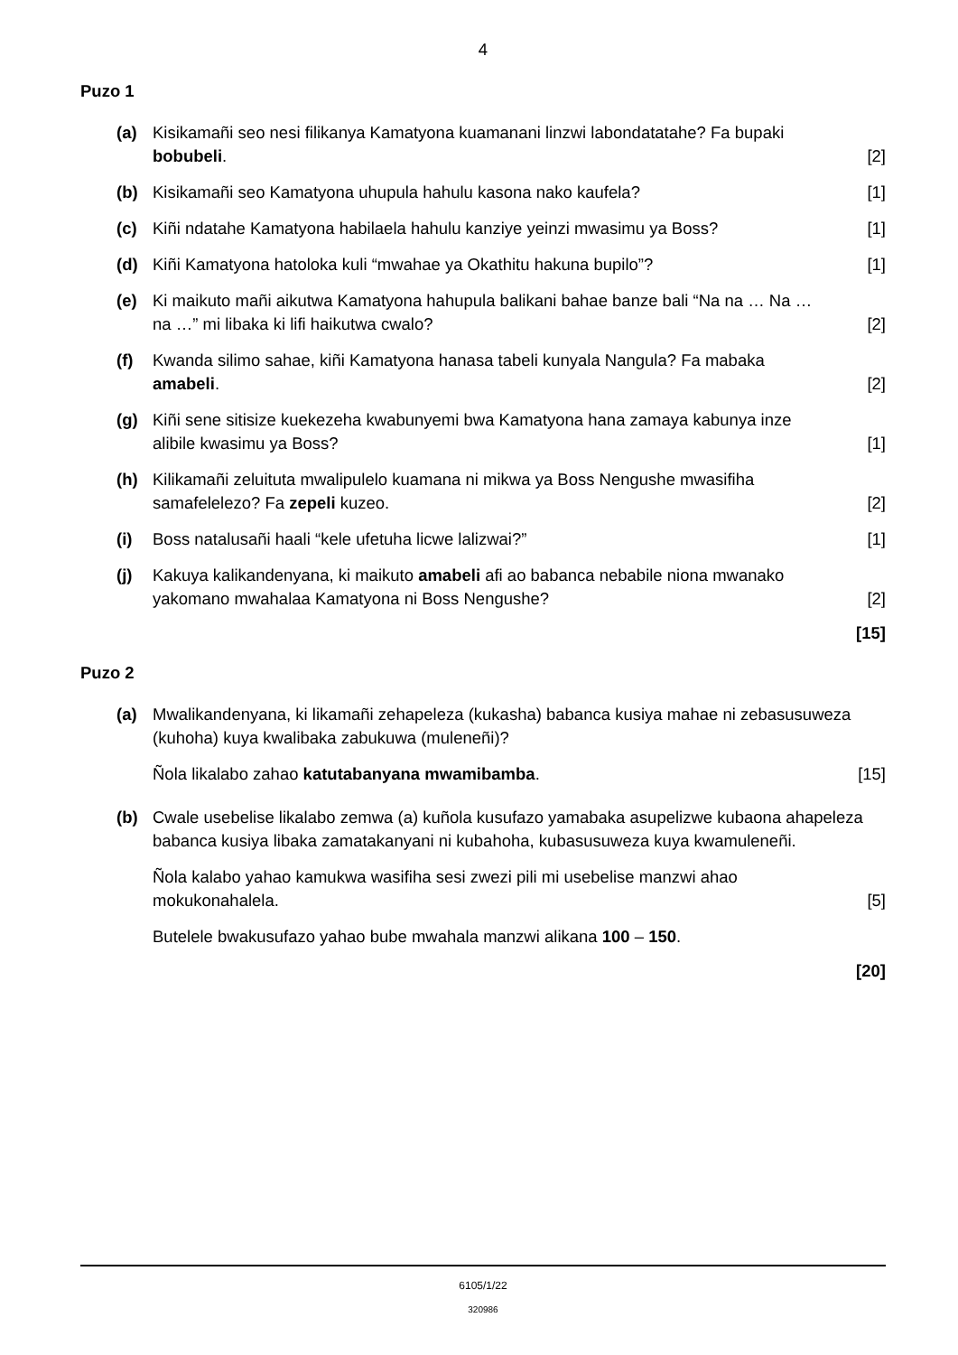4
Puzo 1
(a) Kisikamañi seo nesi filikanya Kamatyona kuamanani linzwi labondatatahe? Fa bupaki bobubeli. [2]
(b) Kisikamañi seo Kamatyona uhupula hahulu kasona nako kaufela? [1]
(c) Kiñi ndatahe Kamatyona habilaela hahulu kanziye yeinzi mwasimu ya Boss? [1]
(d) Kiñi Kamatyona hatoloka kuli “mwahae ya Okathitu hakuna bupilo”? [1]
(e) Ki maikuto mañi aikutwa Kamatyona hahupula balikani bahae banze bali “Na na … Na … na …” mi libaka ki lifi haikutwa cwalo? [2]
(f) Kwanda silimo sahae, kiñi Kamatyona hanasa tabeli kunyala Nangula? Fa mabaka amabeli. [2]
(g) Kiñi sene sitisize kuekezeha kwabunyemi bwa Kamatyona hana zamaya kabunya inze alibile kwasimu ya Boss? [1]
(h) Kilikamañi zeluituta mwalipulelo kuamana ni mikwa ya Boss Nengushe mwasifiha samafelelezo? Fa zepeli kuzeo. [2]
(i) Boss natalusañi haali “kele ufetuha licwe lalizwai?” [1]
(j) Kakuya kalikandenyana, ki maikuto amabeli afi ao babanca nebabile niona mwanako yakomano mwahalaa Kamatyona ni Boss Nengushe? [2]
[15]
Puzo 2
(a) Mwalikandenyana, ki likamañi zehapeleza (kukasha) babanca kusiya mahae ni zebasusuweza (kuhoha) kuya kwalibaka zabukuwa (muleneñi)?
Ñola likalabo zahao katutabanyana mwamibamba. [15]
(b) Cwale usebelise likalabo zemwa (a) kuñola kusufazo yamabaka asupelizwe kubaona ahapeleza babanca kusiya libaka zamatakanyani ni kubahoha, kubasusuweza kuya kwamuleneñi.
Ñola kalabo yahao kamukwa wasifiha sesi zwezi pili mi usebelise manzwi ahao mokukonahalela. [5]
Butelele bwakusufazo yahao bube mwahala manzwi alikana 100 – 150.
[20]
6105/1/22
320986